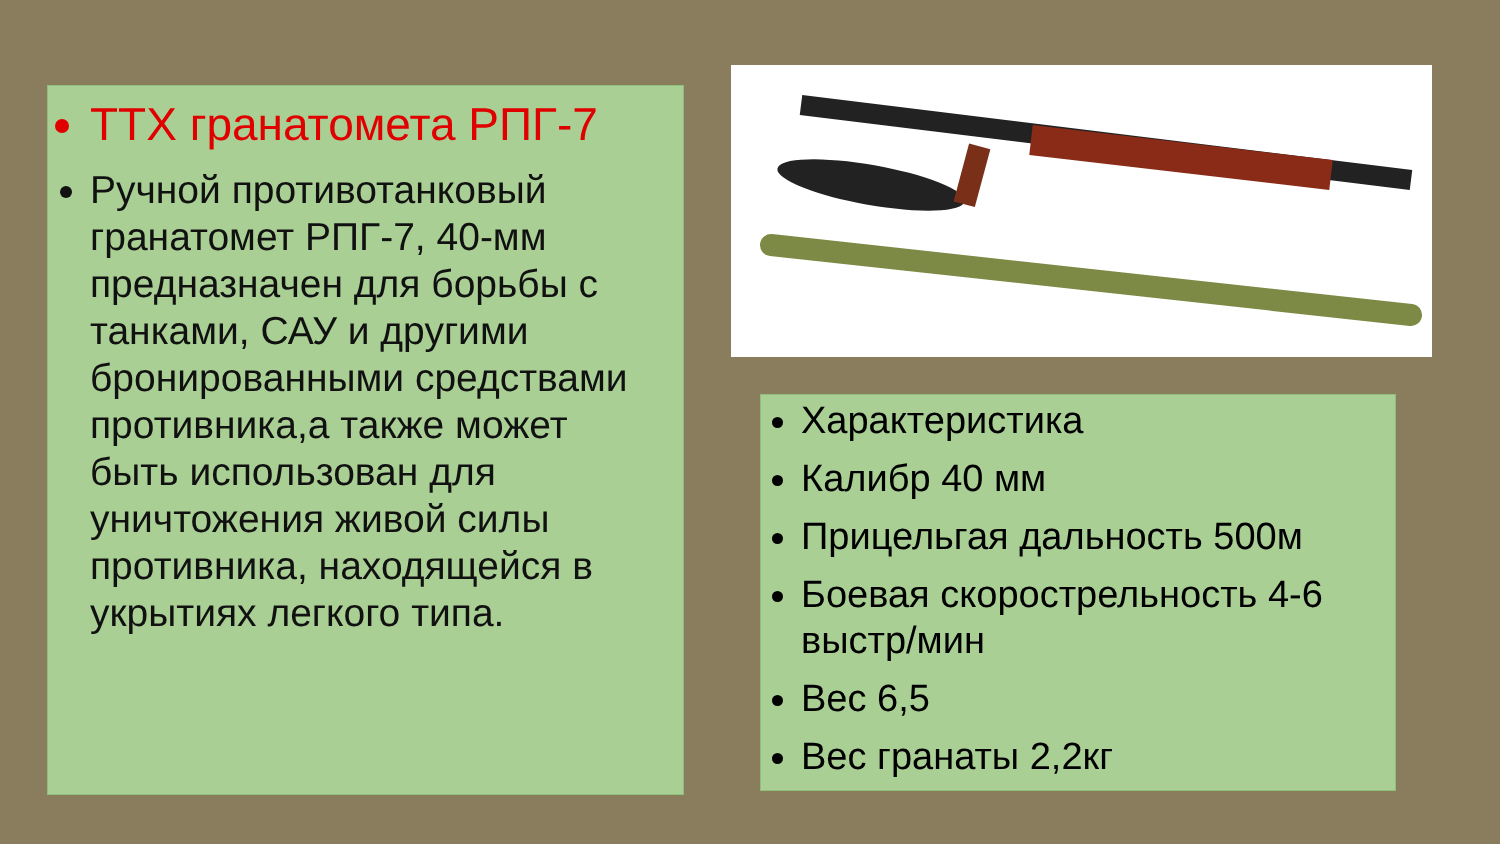ТТХ гранатомета РПГ-7
Ручной противотанковый гранатомет РПГ-7, 40-мм предназначен для борьбы с танками, САУ и другими бронированными средствами противника,а также может быть использован для уничтожения живой силы противника, находящейся в укрытиях легкого типа.
Характеристика
Калибр 40 мм
Прицельгая дальность 500м
Боевая скорострельность 4-6 выстр/мин
Вес 6,5
Вес гранаты 2,2кг